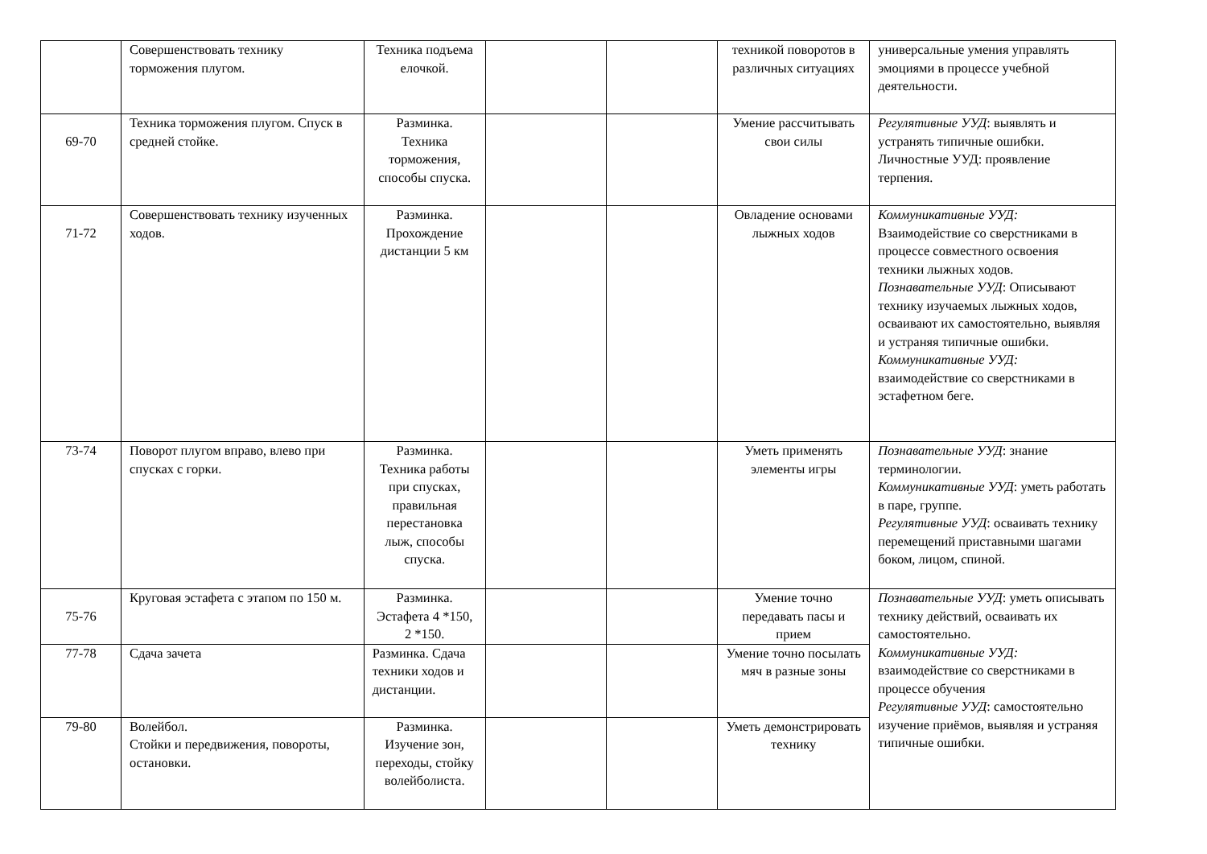| | Совершенствовать технику торможения плугом. | Техника подъема елочкой. | | | техникой поворотов в различных ситуациях | универсальные умения управлять эмоциями в процессе учебной деятельности. |
| 69-70 | Техника торможения плугом. Спуск в средней стойке. | Разминка. Техника торможения, способы спуска. | | | Умение рассчитывать свои силы | Регулятивные УУД : выявлять и устранять типичные ошибки. Личностные УУД: проявление терпения. |
| 71-72 | Совершенствовать технику изученных ходов. | Разминка. Прохождение дистанции 5 км | | | Овладение основами лыжных ходов | Коммуникативные УУД: Взаимодействие со сверстниками в процессе совместного освоения техники лыжных ходов. Познавательные УУД : Описывают технику изучаемых лыжных ходов, осваивают их самостоятельно, выявляя и устраняя типичные ошибки. Коммуникативные УУД: взаимодействие со сверстниками в эстафетном беге. |
| 73-74 | Поворот плугом вправо, влево при спусках с горки. | Разминка. Техника работы при спусках, правильная перестановка лыж, способы спуска. | | | Уметь применять элементы игры | Познавательные УУД : знание терминологии. Коммуникативные УУД : уметь работать в паре, группе. Регулятивные УУД : осваивать технику перемещений приставными шагами боком, лицом, спиной. |
| 75-76 | Круговая эстафета с этапом по 150 м. | Разминка. Эстафета 4 *150, 2 *150. | | | Умение точно передавать пасы и прием | Познавательные УУД : уметь описывать технику действий, осваивать их самостоятельно. Коммуникативные УУД: взаимодействие со сверстниками в процессе обучения Регулятивные УУД : самостоятельно изучение приёмов, выявляя и устраняя типичные ошибки. |
| 77-78 | Сдача зачета | Разминка. Сдача техники ходов и дистанции. | | | Умение точно посылать мяч в разные зоны | |
| 79-80 | Волейбол. Стойки и передвижения, повороты, остановки. | Разминка. Изучение зон, переходы, стойку волейболиста. | | | Уметь демонстрировать технику | |